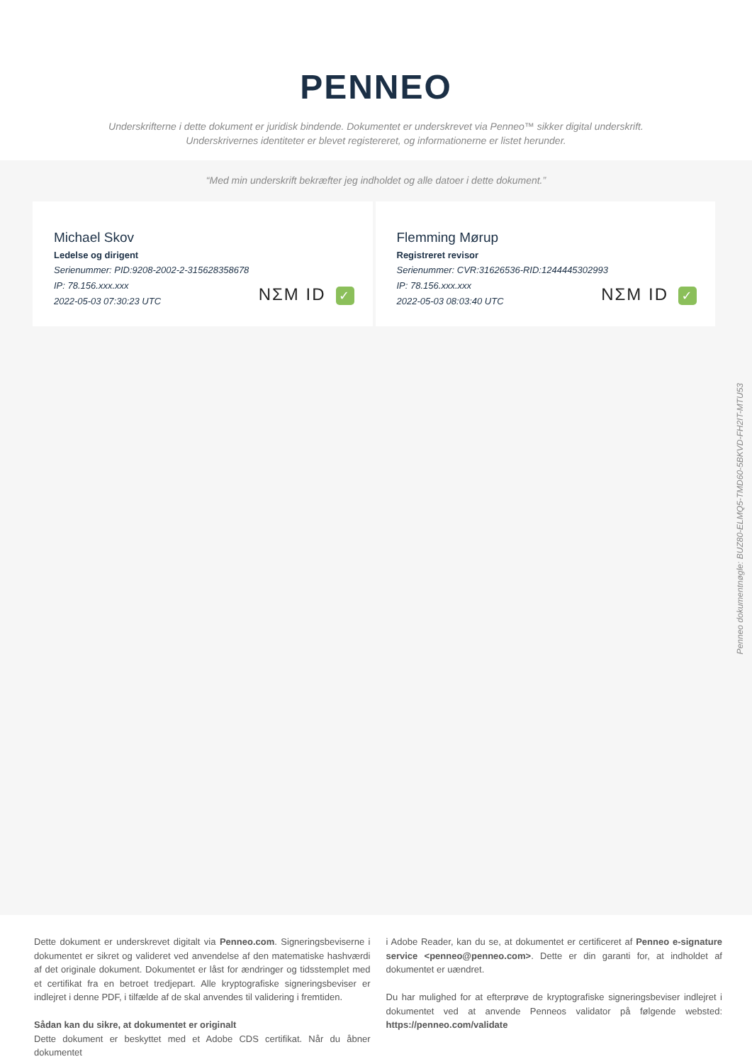PENNEO
Underskrifterne i dette dokument er juridisk bindende. Dokumentet er underskrevet via Penneo™ sikker digital underskrift.
Underskrivernes identiteter er blevet registereret, og informationerne er listet herunder.
“Med min underskrift bekræfter jeg indholdet og alle datoer i dette dokument.”
Michael Skov
Ledelse og dirigent
Serienummer: PID:9208-2002-2-315628358678
IP: 78.156.xxx.xxx
2022-05-03 07:30:23 UTC
NΣM ID ✓
Flemming Mørup
Registreret revisor
Serienummer: CVR:31626536-RID:1244445302993
IP: 78.156.xxx.xxx
2022-05-03 08:03:40 UTC
NΣM ID ✓
Penneo dokumentnøgle: BUZ80-ELMQ5-TMD60-5BKVD-FH2IT-MTU53
Dette dokument er underskrevet digitalt via Penneo.com. Signeringsbeviserne i dokumentet er sikret og valideret ved anvendelse af den matematiske hashværdi af det originale dokument. Dokumentet er låst for ændringer og tidsstemplet med et certifikat fra en betroet tredjepart. Alle kryptografiske signeringsbeviser er indlejret i denne PDF, i tilfælde af de skal anvendes til validering i fremtiden.
Sådan kan du sikre, at dokumentet er originalt
Dette dokument er beskyttet med et Adobe CDS certifikat. Når du åbner dokumentet
i Adobe Reader, kan du se, at dokumentet er certificeret af Penneo e-signature service <penneo@penneo.com>. Dette er din garanti for, at indholdet af dokumentet er uændret.
Du har mulighed for at efterprøve de kryptografiske signeringsbeviser indlejret i dokumentet ved at anvende Penneos validator på følgende websted: https://penneo.com/validate